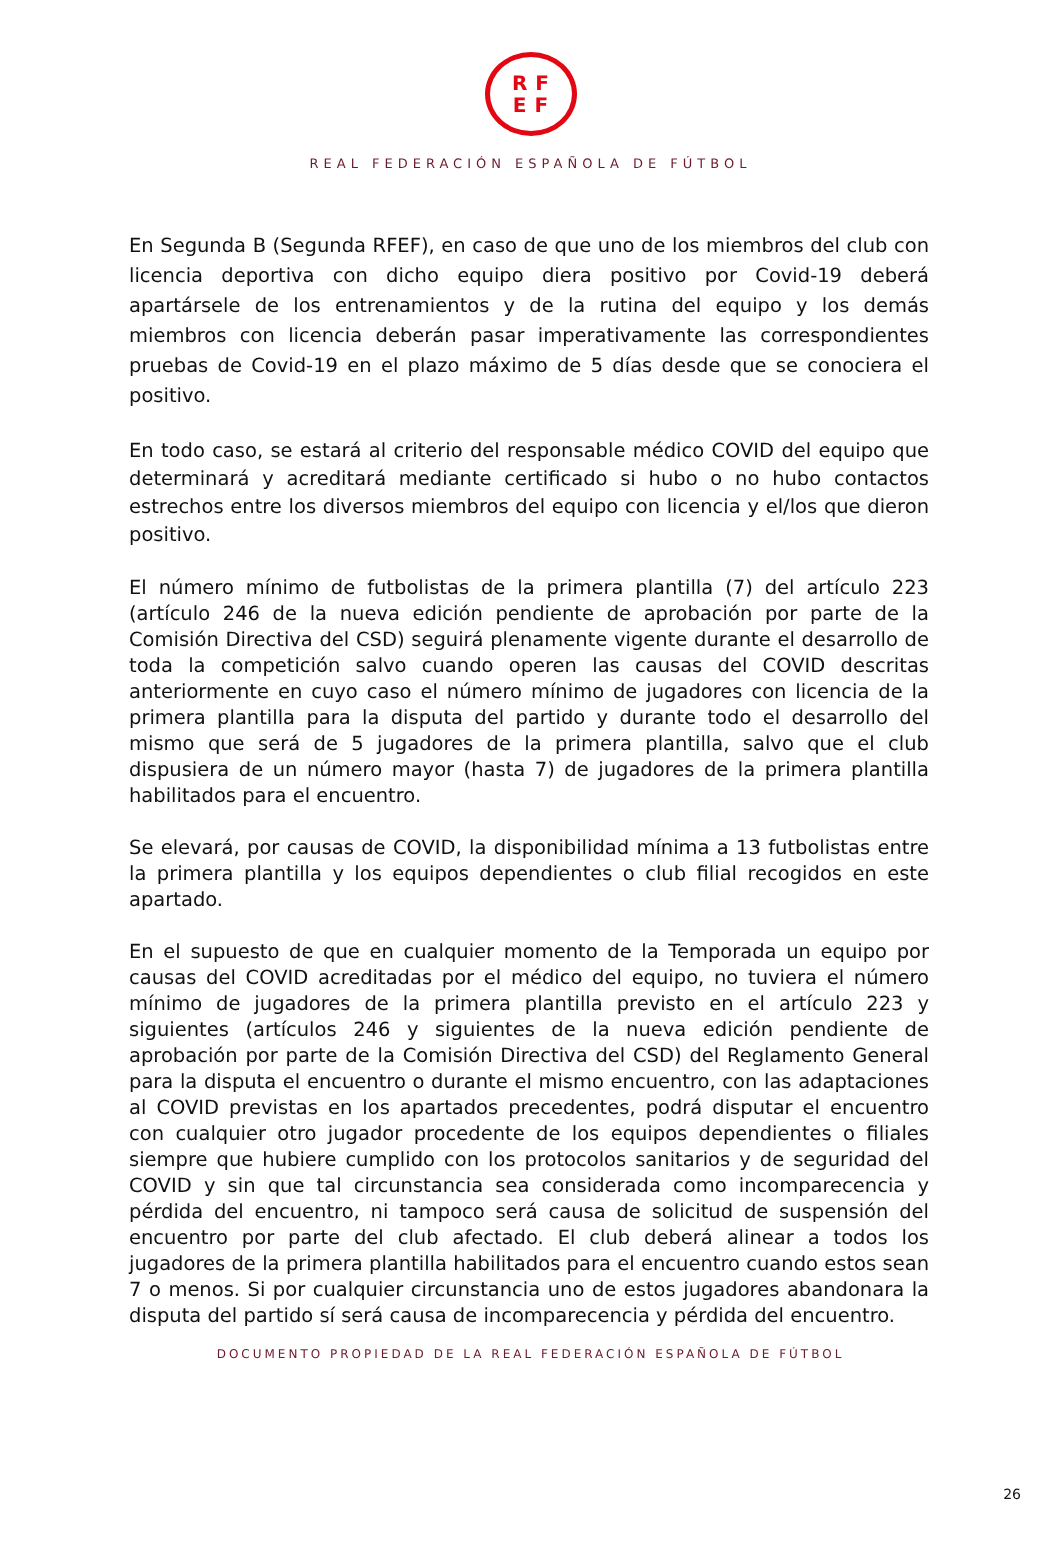RF
EF
REAL FEDERACIÓN ESPAÑOLA DE FÚTBOL
En Segunda B (Segunda RFEF), en caso de que uno de los miembros del club con licencia deportiva con dicho equipo diera positivo por Covid-19 deberá apartársele de los entrenamientos y de la rutina del equipo y los demás miembros con licencia deberán pasar imperativamente las correspondientes pruebas de Covid-19 en el plazo máximo de 5 días desde que se conociera el positivo.
En todo caso, se estará al criterio del responsable médico COVID del equipo que determinará y acreditará mediante certificado si hubo o no hubo contactos estrechos entre los diversos miembros del equipo con licencia y el/los que dieron positivo.
El número mínimo de futbolistas de la primera plantilla (7) del artículo 223 (artículo 246 de la nueva edición pendiente de aprobación por parte de la Comisión Directiva del CSD) seguirá plenamente vigente durante el desarrollo de toda la competición salvo cuando operen las causas del COVID descritas anteriormente en cuyo caso el número mínimo de jugadores con licencia de la primera plantilla para la disputa del partido y durante todo el desarrollo del mismo que será de 5 jugadores de la primera plantilla, salvo que el club dispusiera de un número mayor (hasta 7) de jugadores de la primera plantilla habilitados para el encuentro.
Se elevará, por causas de COVID, la disponibilidad mínima a 13 futbolistas entre la primera plantilla y los equipos dependientes o club filial recogidos en este apartado.
En el supuesto de que en cualquier momento de la Temporada un equipo por causas del COVID acreditadas por el médico del equipo, no tuviera el número mínimo de jugadores de la primera plantilla previsto en el artículo 223 y siguientes (artículos 246 y siguientes de la nueva edición pendiente de aprobación por parte de la Comisión Directiva del CSD) del Reglamento General para la disputa el encuentro o durante el mismo encuentro, con las adaptaciones al COVID previstas en los apartados precedentes, podrá disputar el encuentro con cualquier otro jugador procedente de los equipos dependientes o filiales siempre que hubiere cumplido con los protocolos sanitarios y de seguridad del COVID y sin que tal circunstancia sea considerada como incomparecencia y pérdida del encuentro, ni tampoco será causa de solicitud de suspensión del encuentro por parte del club afectado. El club deberá alinear a todos los jugadores de la primera plantilla habilitados para el encuentro cuando estos sean 7 o menos. Si por cualquier circunstancia uno de estos jugadores abandonara la disputa del partido sí será causa de incomparecencia y pérdida del encuentro.
DOCUMENTO PROPIEDAD DE LA REAL FEDERACIÓN ESPAÑOLA DE FÚTBOL
26